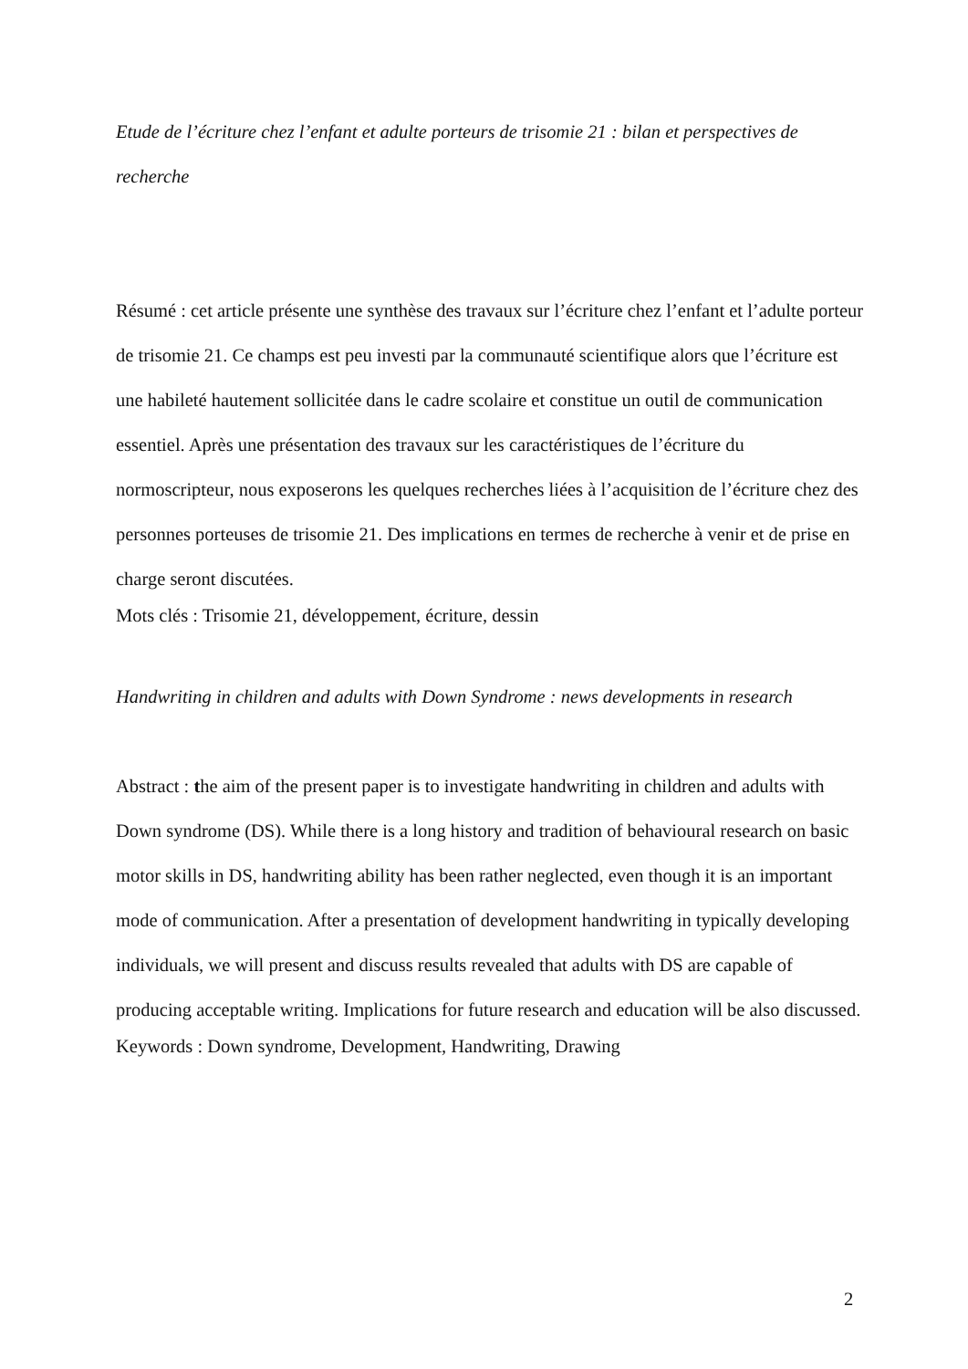Etude de l’écriture chez l’enfant et adulte porteurs de trisomie 21 : bilan et perspectives de recherche
Résumé : cet article présente une synthèse des travaux sur l’écriture chez l’enfant et l’adulte porteur de trisomie 21. Ce champs est peu investi par la communauté scientifique alors que l’écriture est une habileté hautement sollicitée dans le cadre scolaire et constitue un outil de communication essentiel. Après une présentation des travaux sur les caractéristiques de l’écriture du normoscripteur, nous exposerons les quelques recherches liées à l’acquisition de l’écriture chez des personnes porteuses de trisomie 21. Des implications en termes de recherche à venir et de prise en charge seront discutées.
Mots clés : Trisomie 21, développement, écriture, dessin
Handwriting in children and adults with Down Syndrome : news developments in research
Abstract : the aim of the present paper is to investigate handwriting in children and adults with Down syndrome (DS). While there is a long history and tradition of behavioural research on basic motor skills in DS, handwriting ability has been rather neglected, even though it is an important mode of communication. After a presentation of development handwriting in typically developing individuals, we will present and discuss results revealed that adults with DS are capable of producing acceptable writing. Implications for future research and education will be also discussed.
Keywords : Down syndrome, Development, Handwriting, Drawing
2